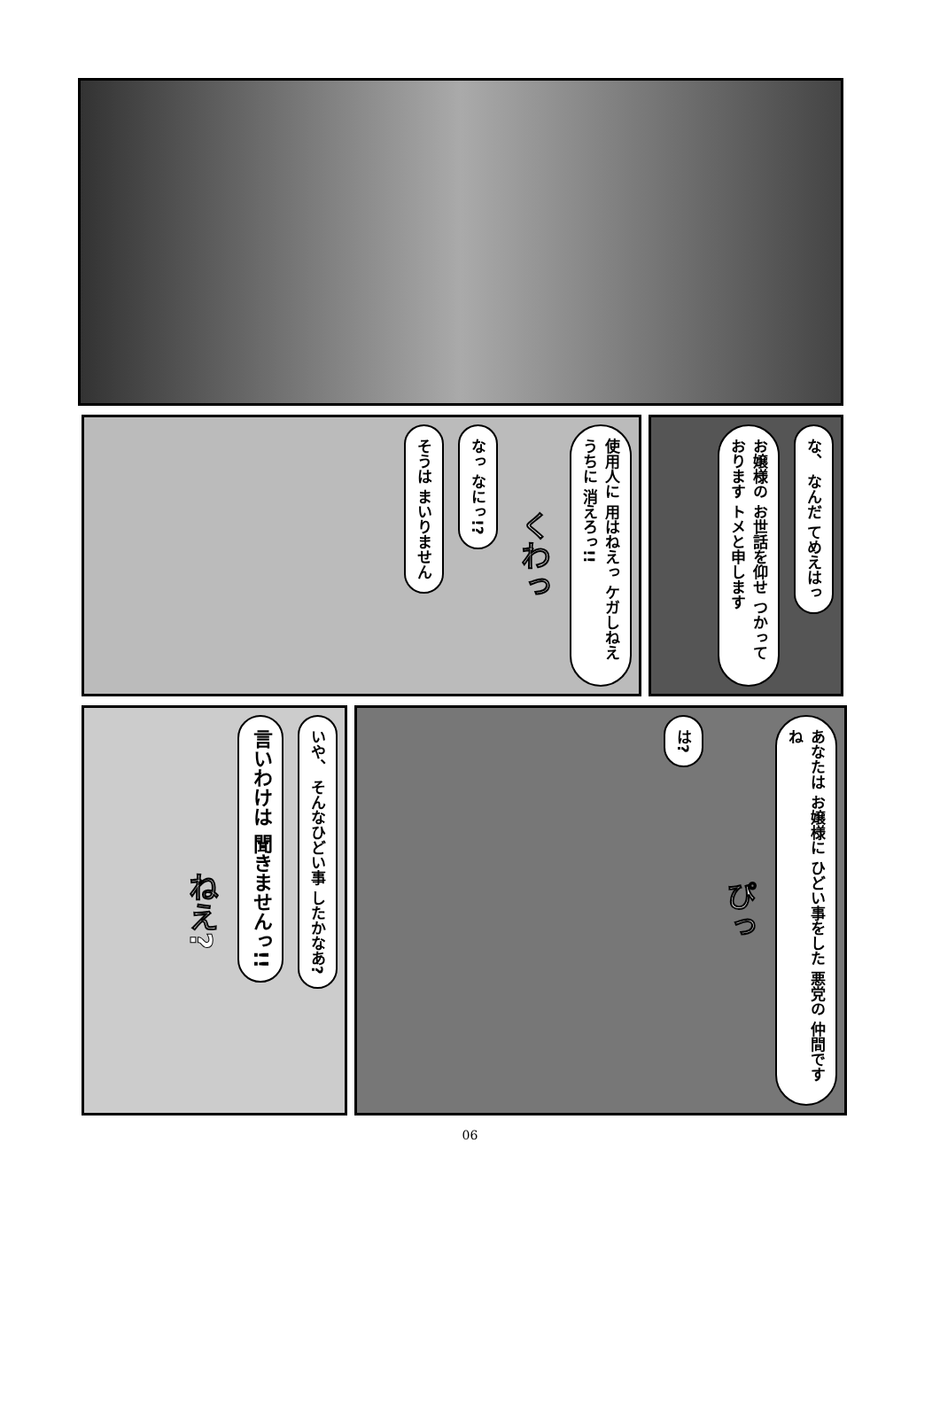使用人に 用はねえっ ケガしねえうちに 消えろっ!!
くわっ
なっ なにっ!?
そうは まいりません
な、 なんだ てめえはっ
お嬢様の お世話を仰せ つかっております トメと申します
いや、 そんなひどい事 したかなあ?
言いわけは 聞きませんっ!!
ねえ?
あなたは お嬢様に ひどい事をした 悪党の 仲間ですね
ぴっ
は?
06